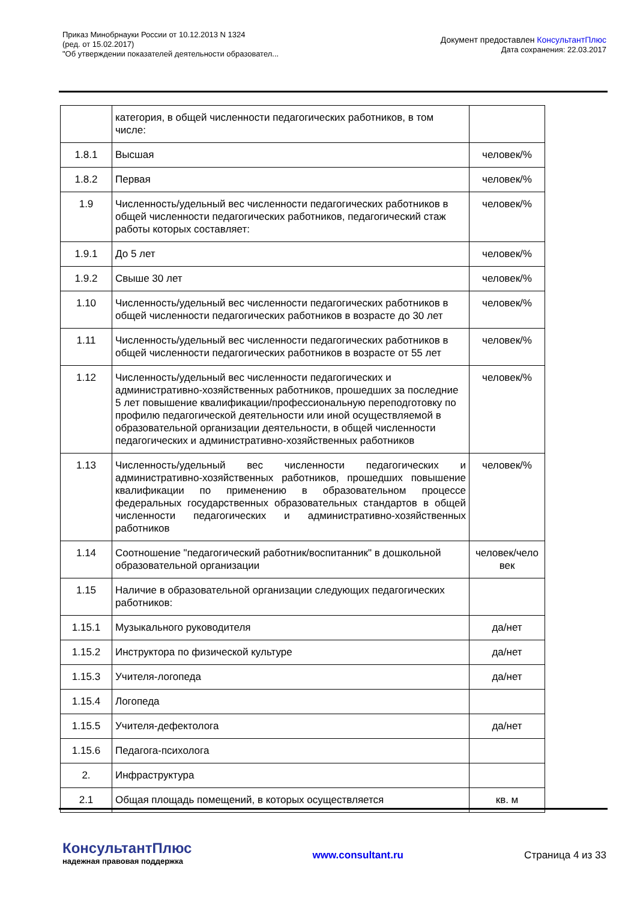Приказ Минобрнауки России от 10.12.2013 N 1324
(ред. от 15.02.2017)
"Об утверждении показателей деятельности образовател...
Документ предоставлен КонсультантПлюс
Дата сохранения: 22.03.2017
| | категория, в общей численности педагогических работников, в том числе: | |
| 1.8.1 | Высшая | человек/% |
| 1.8.2 | Первая | человек/% |
| 1.9 | Численность/удельный вес численности педагогических работников в общей численности педагогических работников, педагогический стаж работы которых составляет: | человек/% |
| 1.9.1 | До 5 лет | человек/% |
| 1.9.2 | Свыше 30 лет | человек/% |
| 1.10 | Численность/удельный вес численности педагогических работников в общей численности педагогических работников в возрасте до 30 лет | человек/% |
| 1.11 | Численность/удельный вес численности педагогических работников в общей численности педагогических работников в возрасте от 55 лет | человек/% |
| 1.12 | Численность/удельный вес численности педагогических и административно-хозяйственных работников, прошедших за последние 5 лет повышение квалификации/профессиональную переподготовку по профилю педагогической деятельности или иной осуществляемой в образовательной организации деятельности, в общей численности педагогических и административно-хозяйственных работников | человек/% |
| 1.13 | Численность/удельный вес численности педагогических и административно-хозяйственных работников, прошедших повышение квалификации по применению в образовательном процессе федеральных государственных образовательных стандартов в общей численности педагогических и административно-хозяйственных работников | человек/% |
| 1.14 | Соотношение "педагогический работник/воспитанник" в дошкольной образовательной организации | человек/чело век |
| 1.15 | Наличие в образовательной организации следующих педагогических работников: | |
| 1.15.1 | Музыкального руководителя | да/нет |
| 1.15.2 | Инструктора по физической культуре | да/нет |
| 1.15.3 | Учителя-логопеда | да/нет |
| 1.15.4 | Логопеда | |
| 1.15.5 | Учителя-дефектолога | да/нет |
| 1.15.6 | Педагога-психолога | |
| 2. | Инфраструктура | |
| 2.1 | Общая площадь помещений, в которых осуществляется | кв. м |
КонсультантПлюс
надежная правовая поддержка
www.consultant.ru Страница 4 из 33